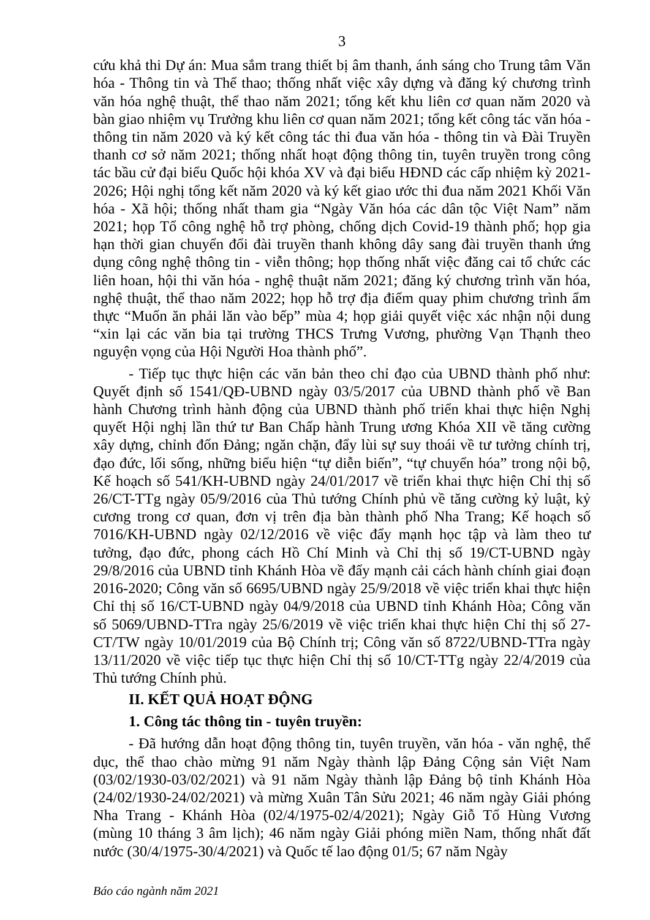3
cứu khả thi Dự án: Mua sắm trang thiết bị âm thanh, ánh sáng cho Trung tâm Văn hóa - Thông tin và Thể thao; thống nhất việc xây dựng và đăng ký chương trình văn hóa nghệ thuật, thể thao năm 2021; tổng kết khu liên cơ quan năm 2020 và bàn giao nhiệm vụ Trưởng khu liên cơ quan năm 2021; tổng kết công tác văn hóa - thông tin năm 2020 và ký kết công tác thi đua văn hóa - thông tin và Đài Truyền thanh cơ sở năm 2021; thống nhất hoạt động thông tin, tuyên truyền trong công tác bầu cử đại biểu Quốc hội khóa XV và đại biểu HĐND các cấp nhiệm kỳ 2021-2026; Hội nghị tổng kết năm 2020 và ký kết giao ước thi đua năm 2021 Khối Văn hóa - Xã hội; thống nhất tham gia “Ngày Văn hóa các dân tộc Việt Nam” năm 2021; họp Tổ công nghệ hỗ trợ phòng, chống dịch Covid-19 thành phố; họp gia hạn thời gian chuyển đổi đài truyền thanh không dây sang đài truyền thanh ứng dụng công nghệ thông tin - viễn thông; họp thống nhất việc đăng cai tổ chức các liên hoan, hội thi văn hóa - nghệ thuật năm 2021; đăng ký chương trình văn hóa, nghệ thuật, thể thao năm 2022; họp hỗ trợ địa điểm quay phim chương trình ẩm thực “Muốn ăn phải lăn vào bếp” mùa 4; họp giải quyết việc xác nhận nội dung “xin lại các văn bia tại trường THCS Trưng Vương, phường Vạn Thạnh theo nguyện vọng của Hội Người Hoa thành phố”.
- Tiếp tục thực hiện các văn bản theo chỉ đạo của UBND thành phố như: Quyết định số 1541/QĐ-UBND ngày 03/5/2017 của UBND thành phố về Ban hành Chương trình hành động của UBND thành phố triển khai thực hiện Nghị quyết Hội nghị lần thứ tư Ban Chấp hành Trung ương Khóa XII về tăng cường xây dựng, chỉnh đốn Đảng; ngăn chặn, đẩy lùi sự suy thoái về tư tưởng chính trị, đạo đức, lối sống, những biểu hiện “tự diễn biến”, “tự chuyển hóa” trong nội bộ, Kế hoạch số 541/KH-UBND ngày 24/01/2017 về triển khai thực hiện Chỉ thị số 26/CT-TTg ngày 05/9/2016 của Thủ tướng Chính phủ về tăng cường kỷ luật, kỷ cương trong cơ quan, đơn vị trên địa bàn thành phố Nha Trang; Kế hoạch số 7016/KH-UBND ngày 02/12/2016 về việc đẩy mạnh học tập và làm theo tư tưởng, đạo đức, phong cách Hồ Chí Minh và Chỉ thị số 19/CT-UBND ngày 29/8/2016 của UBND tỉnh Khánh Hòa về đẩy mạnh cải cách hành chính giai đoạn 2016-2020; Công văn số 6695/UBND ngày 25/9/2018 về việc triển khai thực hiện Chỉ thị số 16/CT-UBND ngày 04/9/2018 của UBND tỉnh Khánh Hòa; Công văn số 5069/UBND-TTra ngày 25/6/2019 về việc triển khai thực hiện Chỉ thị số 27-CT/TW ngày 10/01/2019 của Bộ Chính trị; Công văn số 8722/UBND-TTra ngày 13/11/2020 về việc tiếp tục thực hiện Chỉ thị số 10/CT-TTg ngày 22/4/2019 của Thủ tướng Chính phủ.
II. KẾT QUẢ HOẠT ĐỘNG
1. Công tác thông tin - tuyên truyền:
- Đã hướng dẫn hoạt động thông tin, tuyên truyền, văn hóa - văn nghệ, thể dục, thể thao chào mừng 91 năm Ngày thành lập Đảng Cộng sản Việt Nam (03/02/1930-03/02/2021) và 91 năm Ngày thành lập Đảng bộ tỉnh Khánh Hòa (24/02/1930-24/02/2021) và mừng Xuân Tân Sửu 2021; 46 năm ngày Giải phóng Nha Trang - Khánh Hòa (02/4/1975-02/4/2021); Ngày Giỗ Tổ Hùng Vương (mùng 10 tháng 3 âm lịch); 46 năm ngày Giải phóng miền Nam, thống nhất đất nước (30/4/1975-30/4/2021) và Quốc tế lao động 01/5; 67 năm Ngày
Báo cáo ngành năm 2021